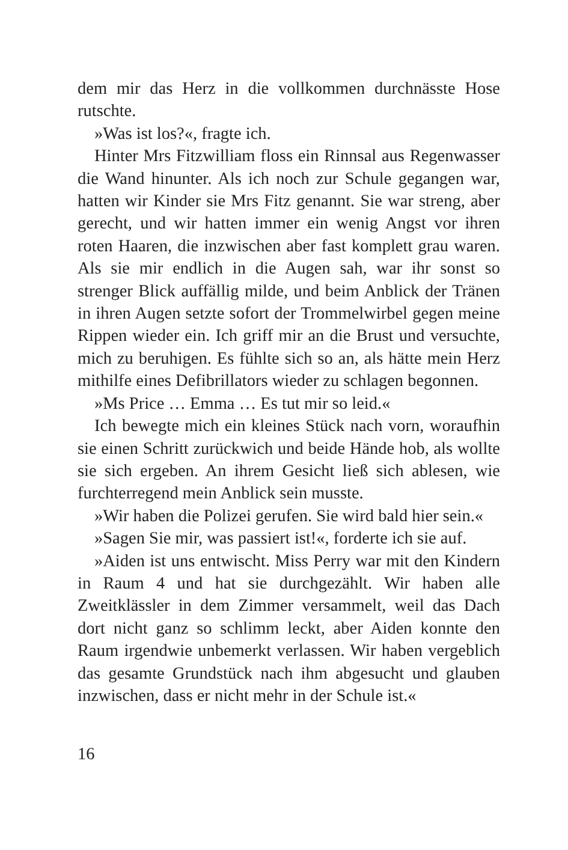dem mir das Herz in die vollkommen durchnässte Hose rutschte.
»Was ist los?«, fragte ich.
Hinter Mrs Fitzwilliam floss ein Rinnsal aus Regenwasser die Wand hinunter. Als ich noch zur Schule gegangen war, hatten wir Kinder sie Mrs Fitz genannt. Sie war streng, aber gerecht, und wir hatten immer ein wenig Angst vor ihren roten Haaren, die inzwischen aber fast komplett grau waren. Als sie mir endlich in die Augen sah, war ihr sonst so strenger Blick auffällig milde, und beim Anblick der Tränen in ihren Augen setzte sofort der Trommelwirbel gegen meine Rippen wieder ein. Ich griff mir an die Brust und versuchte, mich zu beruhigen. Es fühlte sich so an, als hätte mein Herz mithilfe eines Defibrillators wieder zu schlagen begonnen.
»Ms Price … Emma … Es tut mir so leid.«
Ich bewegte mich ein kleines Stück nach vorn, woraufhin sie einen Schritt zurückwich und beide Hände hob, als wollte sie sich ergeben. An ihrem Gesicht ließ sich ablesen, wie furchterregend mein Anblick sein musste.
»Wir haben die Polizei gerufen. Sie wird bald hier sein.«
»Sagen Sie mir, was passiert ist!«, forderte ich sie auf.
»Aiden ist uns entwischt. Miss Perry war mit den Kindern in Raum 4 und hat sie durchgezählt. Wir haben alle Zweitklässler in dem Zimmer versammelt, weil das Dach dort nicht ganz so schlimm leckt, aber Aiden konnte den Raum irgendwie unbemerkt verlassen. Wir haben vergeblich das gesamte Grundstück nach ihm abgesucht und glauben inzwischen, dass er nicht mehr in der Schule ist.«
16